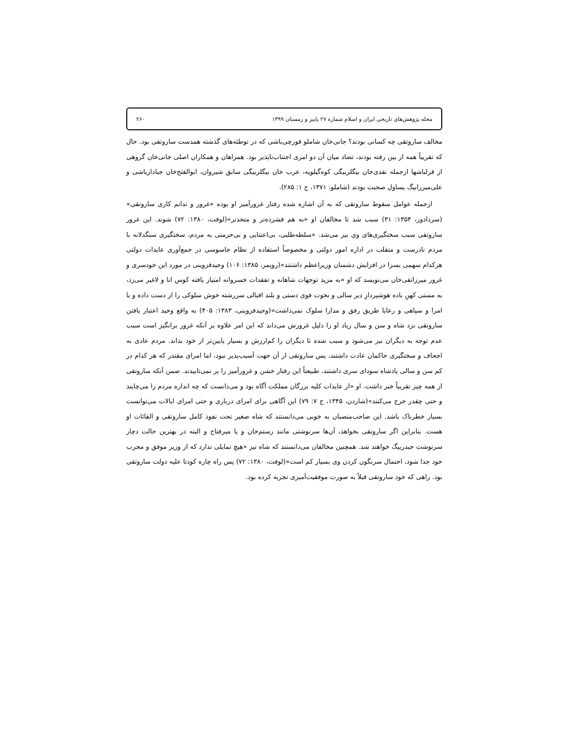مجله پژوهش‌های تاریخی ایران و اسلام شماره ۲۷ پاییز و زمستان ۱۳۹۹ ۲۶۰
مخالف ساروتقی چه کسانی بودند؟ جانی‌خان شاملو قورچی‌باشی که در توطئه‌های گذشته همدست ساروتقی بود. حال که تقریباً همه از بین رفته بودند، تضاد میان آن دو امری اجتناب‌ناپذیر بود. همراهان و همکاران اصلی جانی‌خان گروهی از قزلباشها ازجمله نقدی‌خان بیگلربیگی کوه‌گیلویه، عرب خان بیگلربیگی سابق شیروان، ابوالفتح‌خان جباداریاشی و علی‌میرزابیگ یساول صحبت بودند (شاملو، ۱۳۷۱، ج ۱: ۲۸۵).
ازجمله عوامل سقوط ساروتقی که به آن اشاره شده رفتار غرورآمیز او بوده «غرور و ندانم کاری ساروتقی» (سردادور، ۱۳۵۴: ۳۱) سبب شد تا مخالفان او «به هم فشرده‌تر و متحدتر»(لوفت، ۱۳۸۰: ۷۲) شوند. این غرور ساروتقی سبب سختگیری‌های وی نیز می‌شد. «سلطه‌طلبی، بی‌اعتنایی و بی‌حرمتی به مردم، سختگیری سنگدلانه با مردم نادرست و متقلب در اداره امور دولتی و مخصوصاً استفاده از نظام جاسوسی در جمع‌آوری عایدات دولتی هرکدام سهمی بسزا در افزایش دشمنان وزیراعظم داشتند»(رویمر، ۱۳۸۵: ۱۰۶) وحیدقزوینی در مورد این خودسری و غرور میرزاتقی‌خان می‌نویسد که او «به مزید توجهات شاهانه و تفقدات خسروانه امتیاز یافته کوس انا و لاغیر می‌زد، به مستی کهنِ باده هوشپردازِ دیر سالی و نخوت قوی دستی و بلند اقبالی سررشته خوش سلوکی را از دست داده و با امرا و سپاهی و رعایا طریق رفق و مدارا سلوک نمی‌داشت»(وحیدقزوینی، ۱۳۸۳: ۴۰۵) به واقع وحید اعتبار یافتن ساروتقی نزد شاه و سن و سال زیاد او را دلیل غرورش می‌داند که این امر علاوه بر آنکه غرور برانگیز است سبب عدم توجه به دیگران نیز می‌شود و سبب شده تا دیگران را کم‌ارزش و بسیار پایین‌تر از خود بداند. مردم عادی به اجحاف و سختگیری حاکمان عادت داشتند، پس ساروتقی از آن جهت آسیب‌پذیر نبود، اما امرای مقتدر که هر کدام در کم سن و سالی پادشاه سودای سری داشتند، طبیعتاً این رفتار خشن و غرورآمیز را بر نمی‌تابیدند. ضمن آنکه ساروتقی از همه چیز تقریباً خبر داشت. او «از عایدات کلیه بزرگان مملکت آگاه بود و می‌دانست که چه اندازه مردم را می‌چاپند و حتی چقدر خرج می‌کنند»(شاردن، ۱۳۴۵، ج ۷: ۷۹) این آگاهی برای امرای درباری و حتی امرای ایالات می‌توانست بسیار خطرناک باشد. این صاحب‌منصبان به خوبی می‌دانستند که شاه صغیر تحت نفوذ کامل ساروتقی و القائات او هست. بنابراین اگر ساروتقی بخواهد، آن‌ها سرنوشتی مانند رستم‌خان و یا میرفتاح و البته در بهترین حالت دچار سرنوشت حیدربیگ خواهند شد. همچنین مخالفان می‌دانستند که شاه نیز «هیچ تمایلی ندارد که از وزیر موفق و مجرب خود جدا شود، احتمال سرنگون کردن وی بسیار کم است»(لوفت، ۱۳۸۰: ۷۲) پس راه چاره کودتا علیه دولت ساروتقی بود. راهی که خود ساروتقی قبلاً به صورت موفقیت‌آمیزی تجربه کرده بود.